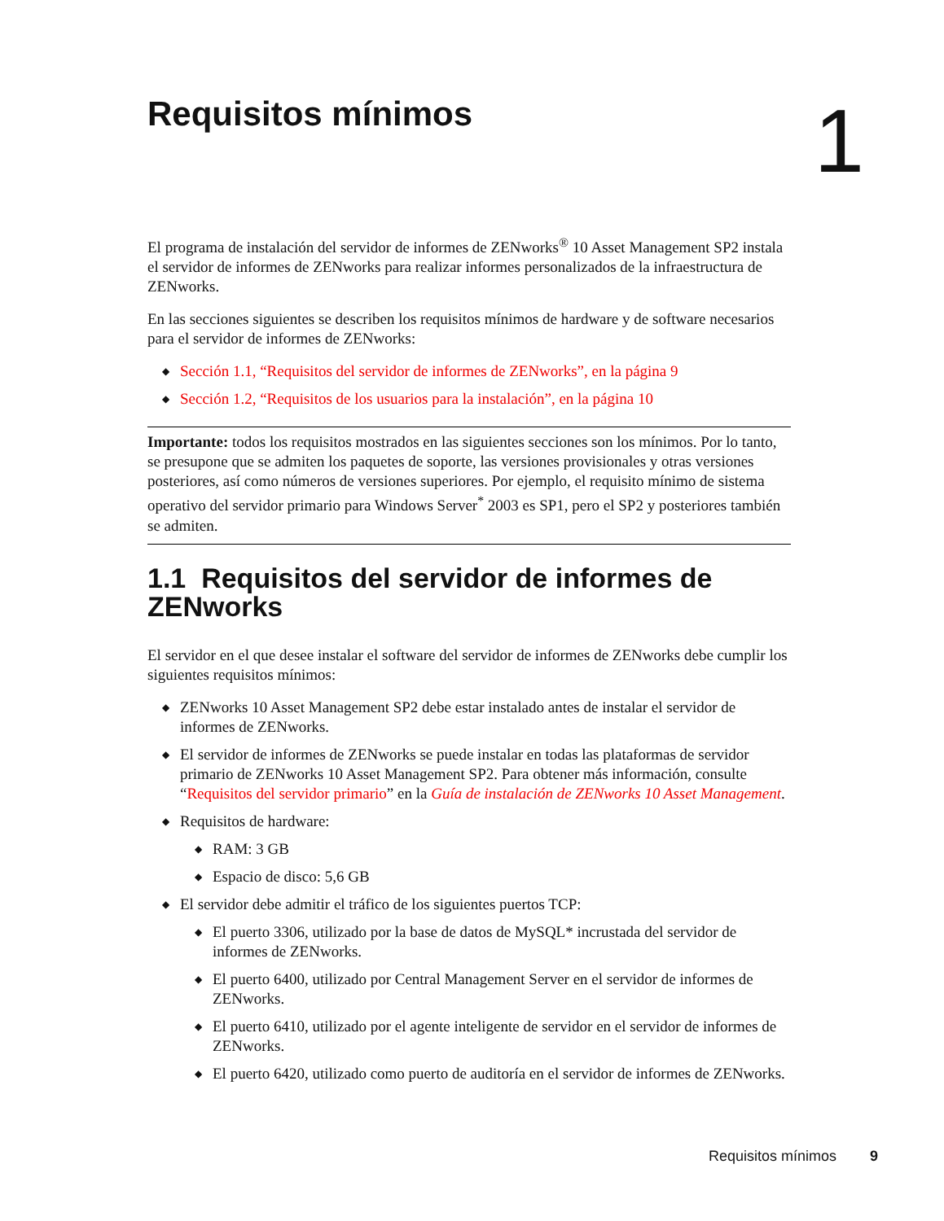Requisitos mínimos 1
El programa de instalación del servidor de informes de ZENworks<sup>®</sup> 10 Asset Management SP2 instala el servidor de informes de ZENworks para realizar informes personalizados de la infraestructura de ZENworks.
En las secciones siguientes se describen los requisitos mínimos de hardware y de software necesarios para el servidor de informes de ZENworks:
◆ Sección 1.1, “Requisitos del servidor de informes de ZENworks”, en la página 9
◆ Sección 1.2, “Requisitos de los usuarios para la instalación”, en la página 10
Importante: todos los requisitos mostrados en las siguientes secciones son los mínimos. Por lo tanto, se presupone que se admiten los paquetes de soporte, las versiones provisionales y otras versiones posteriores, así como números de versiones superiores. Por ejemplo, el requisito mínimo de sistema operativo del servidor primario para Windows Server<sup>*</sup> 2003 es SP1, pero el SP2 y posteriores también se admiten.
1.1 Requisitos del servidor de informes de ZENworks
El servidor en el que desee instalar el software del servidor de informes de ZENworks debe cumplir los siguientes requisitos mínimos:
◆ ZENworks 10 Asset Management SP2 debe estar instalado antes de instalar el servidor de informes de ZENworks.
◆ El servidor de informes de ZENworks se puede instalar en todas las plataformas de servidor primario de ZENworks 10 Asset Management SP2. Para obtener más información, consulte “Requisitos del servidor primario” en la Guía de instalación de ZENworks 10 Asset Management.
◆ Requisitos de hardware:
◆ RAM: 3 GB
◆ Espacio de disco: 5,6 GB
◆ El servidor debe admitir el tráfico de los siguientes puertos TCP:
◆ El puerto 3306, utilizado por la base de datos de MySQL* incrustada del servidor de informes de ZENworks.
◆ El puerto 6400, utilizado por Central Management Server en el servidor de informes de ZENworks.
◆ El puerto 6410, utilizado por el agente inteligente de servidor en el servidor de informes de ZENworks.
◆ El puerto 6420, utilizado como puerto de auditoría en el servidor de informes de ZENworks.
Requisitos mínimos 9